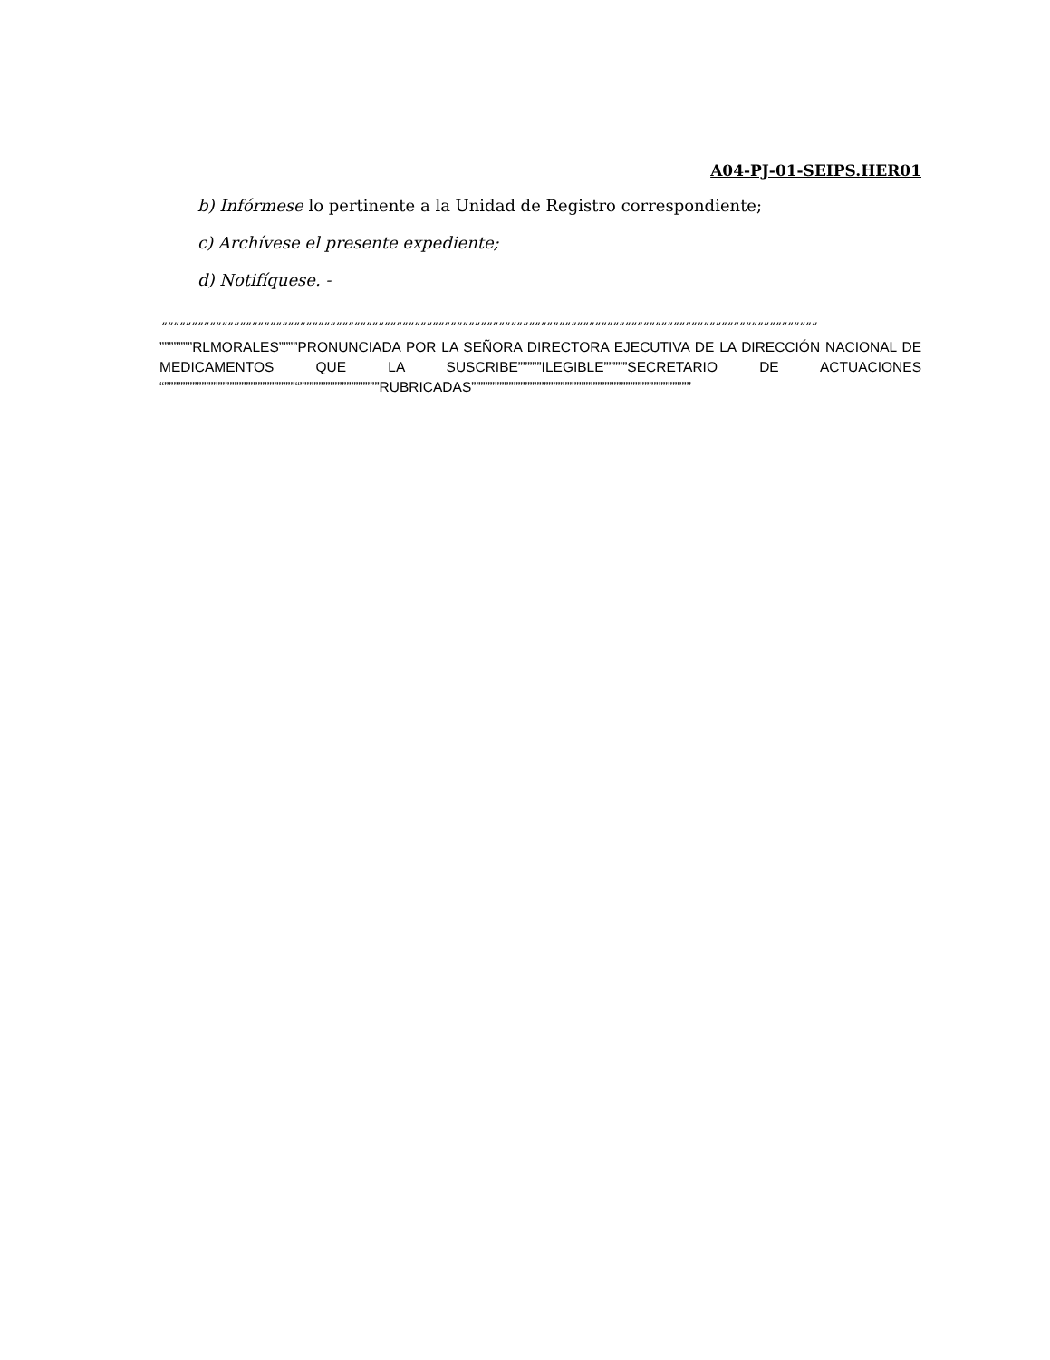A04-PJ-01-SEIPS.HER01
b) Infórmese lo pertinente a la Unidad de Registro correspondiente;
c) Archívese el presente expediente;
d) Notifíquese. -
”””””””””””””””””””””””””””””””””””””””””””””””””””””””””””””””””””””””””””””””””””””””””””””””””””””””””””””
”””””””RLMORALES””””PRONUNCIADA POR LA SEÑORA DIRECTORA EJECUTIVA DE LA DIRECCIÓN NACIONAL DE MEDICAMENTOS QUE LA SUSCRIBE”””””ILEGIBLE”””””SECRETARIO DE ACTUACIONES “””””””””””””””””””””””””””””“”””””””””””””””””RUBRICADAS”””””””””””””””””””””””””””””””””””””””””””””””